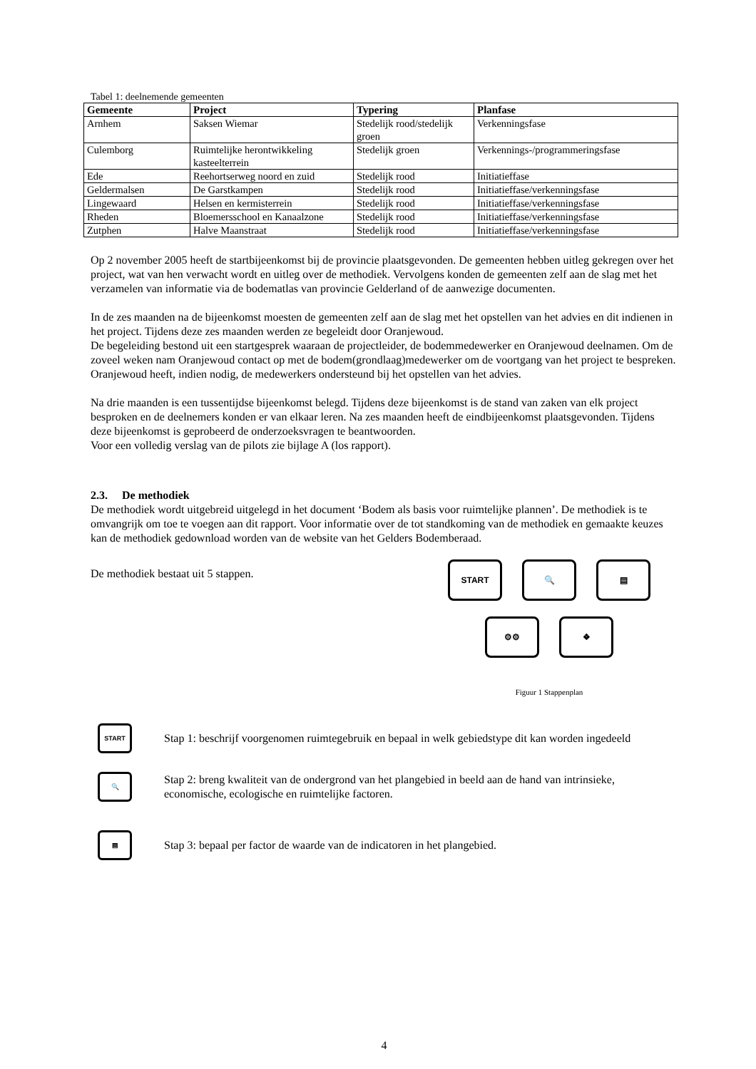Tabel 1: deelnemende gemeenten
| Gemeente | Project | Typering | Planfase |
| --- | --- | --- | --- |
| Arnhem | Saksen Wiemar | Stedelijk rood/stedelijk groen | Verkenningsfase |
| Culemborg | Ruimtelijke herontwikkeling kasteelterrein | Stedelijk groen | Verkennings-/programmeringsfase |
| Ede | Reehortserweg noord en zuid | Stedelijk rood | Initiatieffase |
| Geldermalsen | De Garstkampen | Stedelijk rood | Initiatieffase/verkenningsfase |
| Lingewaard | Helsen en kermisterrein | Stedelijk rood | Initiatieffase/verkenningsfase |
| Rheden | Bloemersschool en Kanaalzone | Stedelijk rood | Initiatieffase/verkenningsfase |
| Zutphen | Halve Maanstraat | Stedelijk rood | Initiatieffase/verkenningsfase |
Op 2 november 2005 heeft de startbijeenkomst bij de provincie plaatsgevonden. De gemeenten hebben uitleg gekregen over het project, wat van hen verwacht wordt en uitleg over de methodiek. Vervolgens konden de gemeenten zelf aan de slag met het verzamelen van informatie via de bodematlas van provincie Gelderland of de aanwezige documenten.
In de zes maanden na de bijeenkomst moesten de gemeenten zelf aan de slag met het opstellen van het advies en dit indienen in het project. Tijdens deze zes maanden werden ze begeleidt door Oranjewoud.
De begeleiding bestond uit een startgesprek waaraan de projectleider, de bodemmedewerker en Oranjewoud deelnamen. Om de zoveel weken nam Oranjewoud contact op met de bodem(grondlaag)medewerker om de voortgang van het project te bespreken. Oranjewoud heeft, indien nodig, de medewerkers ondersteund bij het opstellen van het advies.
Na drie maanden is een tussentijdse bijeenkomst belegd. Tijdens deze bijeenkomst is de stand van zaken van elk project besproken en de deelnemers konden er van elkaar leren. Na zes maanden heeft de eindbijeenkomst plaatsgevonden. Tijdens deze bijeenkomst is geprobeerd de onderzoeksvragen te beantwoorden.
Voor een volledig verslag van de pilots zie bijlage A (los rapport).
2.3. De methodiek
De methodiek wordt uitgebreid uitgelegd in het document ‘Bodem als basis voor ruimtelijke plannen’. De methodiek is te omvangrijk om toe te voegen aan dit rapport. Voor informatie over de tot standkoming van de methodiek en gemaakte keuzes kan de methodiek gedownload worden van de website van het Gelders Bodemberaad.
De methodiek bestaat uit 5 stappen.
START 🔍 ▤
⚙⚙ ❖
Figuur 1 Stappenplan
START
Stap 1: beschrijf voorgenomen ruimtegebruik en bepaal in welk gebiedstype dit kan worden ingedeeld
🔍
Stap 2: breng kwaliteit van de ondergrond van het plangebied in beeld aan de hand van intrinsieke, economische, ecologische en ruimtelijke factoren.
▤
Stap 3: bepaal per factor de waarde van de indicatoren in het plangebied.
4